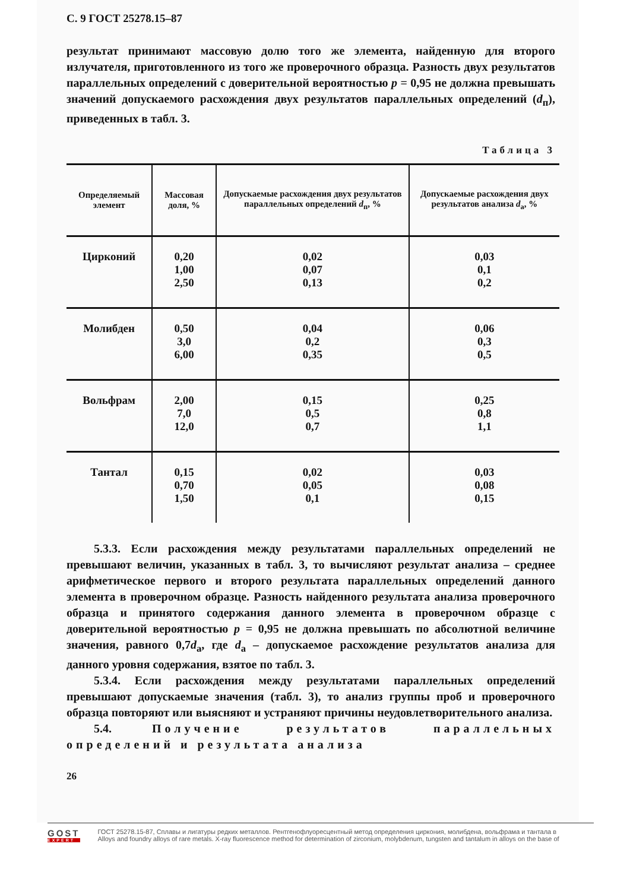С. 9 ГОСТ 25278.15–87
результат принимают массовую долю того же элемента, найденную для второго излучателя, приготовленного из того же проверочного образца. Разность двух результатов параллельных определений с доверительной вероятностью p = 0,95 не должна превышать значений допускаемого расхождения двух результатов параллельных определений (d<sub>п</sub>), приведенных в табл. 3.
Таблица 3
| Определяемый элемент | Массовая доля, % | Допускаемые расхождения двух результатов параллельных определений d<sub>п</sub>, % | Допускаемые расхождения двух результатов анализа d<sub>а</sub>, % |
| --- | --- | --- | --- |
| Цирконий | 0,20 1,00 2,50 | 0,02 0,07 0,13 | 0,03 0,1 0,2 |
| Молибден | 0,50 3,0 6,00 | 0,04 0,2 0,35 | 0,06 0,3 0,5 |
| Вольфрам | 2,00 7,0 12,0 | 0,15 0,5 0,7 | 0,25 0,8 1,1 |
| Тантал | 0,15 0,70 1,50 | 0,02 0,05 0,1 | 0,03 0,08 0,15 |
5.3.3. Если расхождения между результатами параллельных определений не превышают величин, указанных в табл. 3, то вычисляют результат анализа – среднее арифметическое первого и второго результата параллельных определений данного элемента в проверочном образце. Разность найденного результата анализа проверочного образца и принятого содержания данного элемента в проверочном образце с доверительной вероятностью p = 0,95 не должна превышать по абсолютной величине значения, равного 0,7d<sub>а</sub>, где d<sub>а</sub> – допускаемое расхождение результатов анализа для данного уровня содержания, взятое по табл. 3.
5.3.4. Если расхождения между результатами параллельных определений превышают допускаемые значения (табл. 3), то анализ группы проб и проверочного образца повторяют или выясняют и устраняют причины неудовлетворительного анализа.
5.4. Получение результатов параллельных определений и результата анализа
26
GOST
EXPERT
ГОСТ 25278.15-87, Сплавы и лигатуры редких металлов. Рентгенофлуоресцентный метод определения циркония, молибдена, вольфрама и тантала в
Alloys and foundry alloys of rare metals. X-ray fluorescence method for determination of zirconium, molybdenum, tungsten and tantalum in alloys on the base of